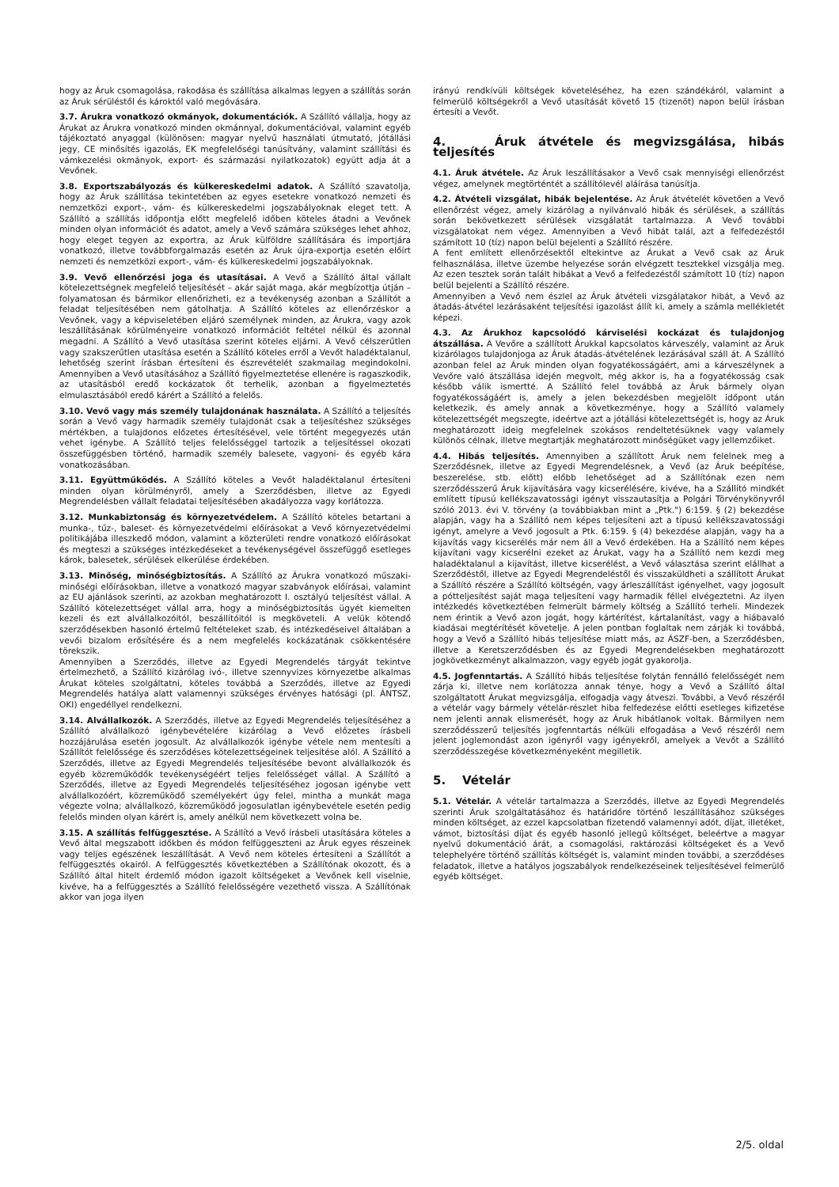hogy az Áruk csomagolása, rakodása és szállítása alkalmas legyen a szállítás során az Áruk sérüléstől és károktól való megóvására.
3.7. Árukra vonatkozó okmányok, dokumentációk. A Szállító vállalja, hogy az Árukat az Árukra vonatkozó minden okmánnyal, dokumentációval, valamint egyéb tájékoztató anyaggal (különösen: magyar nyelvű használati útmutató, jótállási jegy, CE minősítés igazolás, EK megfelelőségi tanúsítvány, valamint szállítási és vámkezelési okmányok, export- és származási nyilatkozatok) együtt adja át a Vevőnek.
3.8. Exportszabályozás és külkereskedelmi adatok. A Szállító szavatolja, hogy az Áruk szállítása tekintetében az egyes esetekre vonatkozó nemzeti és nemzetközi export-, vám- és külkereskedelmi jogszabályoknak eleget tett. A Szállító a szállítás időpontja előtt megfelelő időben köteles átadni a Vevőnek minden olyan információt és adatot, amely a Vevő számára szükséges lehet ahhoz, hogy eleget tegyen az exportra, az Áruk külföldre szállítására és importjára vonatkozó, illetve továbbforgalmazás esetén az Áruk újra-exportja esetén előírt nemzeti és nemzetközi export-, vám- és külkereskedelmi jogszabályoknak.
3.9. Vevő ellenőrzési joga és utasításai. A Vevő a Szállító által vállalt kötelezettségnek megfelelő teljesítését – akár saját maga, akár megbízottja útján – folyamatosan és bármikor ellenőrizheti, ez a tevékenység azonban a Szállítót a feladat teljesítésében nem gátolhatja. A Szállító köteles az ellenőrzéskor a Vevőnek, vagy a képviseletében eljáró személynek minden, az Árukra, vagy azok leszállításának körülményeire vonatkozó információt feltétel nélkül és azonnal megadni. A Szállító a Vevő utasítása szerint köteles eljárni. A Vevő célszerűtlen vagy szakszerűtlen utasítása esetén a Szállító köteles erről a Vevőt haladéktalanul, lehetőség szerint írásban értesíteni és észrevételét szakmailag megindokolni. Amennyiben a Vevő utasításához a Szállító figyelmeztetése ellenére is ragaszkodik, az utasításból eredő kockázatok őt terhelik, azonban a figyelmeztetés elmulasztásából eredő kárért a Szállító a felelős.
3.10. Vevő vagy más személy tulajdonának használata. A Szállító a teljesítés során a Vevő vagy harmadik személy tulajdonát csak a teljesítéshez szükséges mértékben, a tulajdonos előzetes értesítésével, vele történt megegyezés után vehet igénybe. A Szállító teljes felelősséggel tartozik a teljesítéssel okozati összefüggésben történő, harmadik személy balesete, vagyoni- és egyéb kára vonatkozásában.
3.11. Együttműködés. A Szállító köteles a Vevőt haladéktalanul értesíteni minden olyan körülményről, amely a Szerződésben, illetve az Egyedi Megrendelésben vállalt feladatai teljesítésében akadályozza vagy korlátozza.
3.12. Munkabiztonság és környezetvédelem. A Szállító köteles betartani a munka-, tűz-, baleset- és környezetvédelmi előírásokat a Vevő környezetvédelmi politikájába illeszkedő módon, valamint a közterületi rendre vonatkozó előírásokat és megteszi a szükséges intézkedéseket a tevékenységével összefüggő esetleges károk, balesetek, sérülések elkerülése érdekében.
3.13. Minőség, minőségbiztosítás. A Szállító az Árukra vonatkozó műszaki-minőségi előírásokban, illetve a vonatkozó magyar szabványok előírásai, valamint az EU ajánlások szerinti, az azokban meghatározott I. osztályú teljesítést vállal. A Szállító kötelezettséget vállal arra, hogy a minőségbiztosítás ügyét kiemelten kezeli és ezt alvállalkozóitól, beszállítóitól is megköveteli. A velük kötendő szerződésekben hasonló értelmű feltételeket szab, és intézkedéseivel általában a vevői bizalom erősítésére és a nem megfelelés kockázatának csökkentésére törekszik.
Amennyiben a Szerződés, illetve az Egyedi Megrendelés tárgyát tekintve értelmezhető, a Szállító kizárólag ivó-, illetve szennyvizes környezetbe alkalmas Árukat köteles szolgáltatni, köteles továbbá a Szerződés, illetve az Egyedi Megrendelés hatálya alatt valamennyi szükséges érvényes hatósági (pl. ÁNTSZ, OKI) engedéllyel rendelkezni.
3.14. Alvállalkozók. A Szerződés, illetve az Egyedi Megrendelés teljesítéséhez a Szállító alvállalkozó igénybevételére kizárólag a Vevő előzetes írásbeli hozzájárulása esetén jogosult. Az alvállalkozók igénybe vétele nem mentesíti a Szállítót felelőssége és szerződéses kötelezettségeinek teljesítése alól. A Szállító a Szerződés, illetve az Egyedi Megrendelés teljesítésébe bevont alvállalkozók és egyéb közreműködők tevékenységéért teljes felelősséget vállal. A Szállító a Szerződés, illetve az Egyedi Megrendelés teljesítéséhez jogosan igénybe vett alvállalkozóért, közreműködő személyekért úgy felel, mintha a munkát maga végezte volna; alvállalkozó, közreműködő jogosulatlan igénybevétele esetén pedig felelős minden olyan kárért is, amely anélkül nem következett volna be.
3.15. A szállítás felfüggesztése. A Szállító a Vevő írásbeli utasítására köteles a Vevő által megszabott időkben és módon felfüggeszteni az Áruk egyes részeinek vagy teljes egészének leszállítását. A Vevő nem köteles értesíteni a Szállítót a felfüggesztés okairól. A felfüggesztés következtében a Szállítónak okozott, és a Szállító által hitelt érdemlő módon igazolt költségeket a Vevőnek kell viselnie, kivéve, ha a felfüggesztés a Szállító felelősségére vezethető vissza. A Szállítónak akkor van joga ilyen
irányú rendkívüli költségek követeléséhez, ha ezen szándékáról, valamint a felmerülő költségekről a Vevő utasítását követő 15 (tizenöt) napon belül írásban értesíti a Vevőt.
4. Áruk átvétele és megvizsgálása, hibás teljesítés
4.1. Áruk átvétele. Az Áruk leszállításakor a Vevő csak mennyiségi ellenőrzést végez, amelynek megtörténtét a szállítólevél aláírása tanúsítja.
4.2. Átvételi vizsgálat, hibák bejelentése. Az Áruk átvételét követően a Vevő ellenőrzést végez, amely kizárólag a nyilvánvaló hibák és sérülések, a szállítás során bekövetkezett sérülések vizsgálatát tartalmazza. A Vevő további vizsgálatokat nem végez. Amennyiben a Vevő hibát talál, azt a felfedezéstől számított 10 (tíz) napon belül bejelenti a Szállító részére.
A fent említett ellenőrzésektől eltekintve az Árukat a Vevő csak az Áruk felhasználása, illetve üzembe helyezése során elvégzett tesztekkel vizsgálja meg. Az ezen tesztek során talált hibákat a Vevő a felfedezéstől számított 10 (tíz) napon belül bejelenti a Szállító részére.
Amennyiben a Vevő nem észlel az Áruk átvételi vizsgálatakor hibát, a Vevő az átadás-átvétel lezárásaként teljesítési igazolást állít ki, amely a számla mellékletét képezi.
4.3. Az Árukhoz kapcsolódó kárviselési kockázat és tulajdonjog átszállása. A Vevőre a szállított Árukkal kapcsolatos kárveszély, valamint az Áruk kizárólagos tulajdonjoga az Áruk átadás-átvételének lezárásával száll át. A Szállító azonban felel az Áruk minden olyan fogyatékosságáért, ami a kárveszélynek a Vevőre való átszállása idején megvolt, még akkor is, ha a fogyatékosság csak később válik ismertté. A Szállító felel továbbá az Áruk bármely olyan fogyatékosságáért is, amely a jelen bekezdésben megjelölt időpont után keletkezik, és amely annak a következménye, hogy a Szállító valamely kötelezettségét megszegte, ideértve azt a jótállási kötelezettségét is, hogy az Áruk meghatározott ideig megfelelnek szokásos rendeltetésüknek vagy valamely különös célnak, illetve megtartják meghatározott minőségüket vagy jellemzőiket.
4.4. Hibás teljesítés. Amennyiben a szállított Áruk nem felelnek meg a Szerződésnek, illetve az Egyedi Megrendelésnek, a Vevő (az Áruk beépítése, beszerelése, stb. előtt) előbb lehetőséget ad a Szállítónak ezen nem szerződésszerű Áruk kijavítására vagy kicserélésére, kivéve, ha a Szállító mindkét említett típusú kellékszavatossági igényt visszautasítja a Polgári Törvénykönyvről szóló 2013. évi V. törvény (a továbbiakban mint a „Ptk.") 6:159. § (2) bekezdése alapján, vagy ha a Szállító nem képes teljesíteni azt a típusú kellékszavatossági igényt, amelyre a Vevő jogosult a Ptk. 6:159. § (4) bekezdése alapján, vagy ha a kijavítás vagy kicserélés már nem áll a Vevő érdekében. Ha a Szállító nem képes kijavítani vagy kicserélni ezeket az Árukat, vagy ha a Szállító nem kezdi meg haladéktalanul a kijavítást, illetve kicserélést, a Vevő választása szerint elállhat a Szerződéstől, illetve az Egyedi Megrendeléstől és visszaküldheti a szállított Árukat a Szállító részére a Szállító költségén, vagy árleszállítást igényelhet, vagy jogosult a pótteljesítést saját maga teljesíteni vagy harmadik féllel elvégeztetni. Az ilyen intézkedés következtében felmerült bármely költség a Szállító terheli. Mindezek nem érintik a Vevő azon jogát, hogy kártérítést, kártalanítást, vagy a hiábavaló kiadásai megtérítését követelje. A jelen pontban foglaltak nem zárják ki továbbá, hogy a Vevő a Szállító hibás teljesítése miatt más, az ÁSZF-ben, a Szerződésben, illetve a Keretszerződésben és az Egyedi Megrendelésekben meghatározott jogkövetkezményt alkalmazzon, vagy egyéb jogát gyakorolja.
4.5. Jogfenntartás. A Szállító hibás teljesítése folytán fennálló felelősségét nem zárja ki, illetve nem korlátozza annak ténye, hogy a Vevő a Szállító által szolgáltatott Árukat megvizsgálja, elfogadja vagy átveszi. További, a Vevő részéről a vételár vagy bármely vételár-részlet hiba felfedezése előtti esetleges kifizetése nem jelenti annak elismerését, hogy az Áruk hibátlanok voltak. Bármilyen nem szerződésszerű teljesítés jogfenntartás nélküli elfogadása a Vevő részéről nem jelent joglemondást azon igényről vagy igényekről, amelyek a Vevőt a Szállító szerződésszegése következményeként megilletik.
5. Vételár
5.1. Vételár. A vételár tartalmazza a Szerződés, illetve az Egyedi Megrendelés szerinti Áruk szolgáltatásához és határidőre történő leszállításához szükséges minden költséget, az ezzel kapcsolatban fizetendő valamennyi adót, díjat, illetéket, vámot, biztosítási díjat és egyéb hasonló jellegű költséget, beleértve a magyar nyelvű dokumentáció árát, a csomagolási, raktározási költségeket és a Vevő telephelyére történő szállítás költségét is, valamint minden további, a szerződéses feladatok, illetve a hatályos jogszabályok rendelkezéseinek teljesítésével felmerülő egyéb költséget.
2/5. oldal